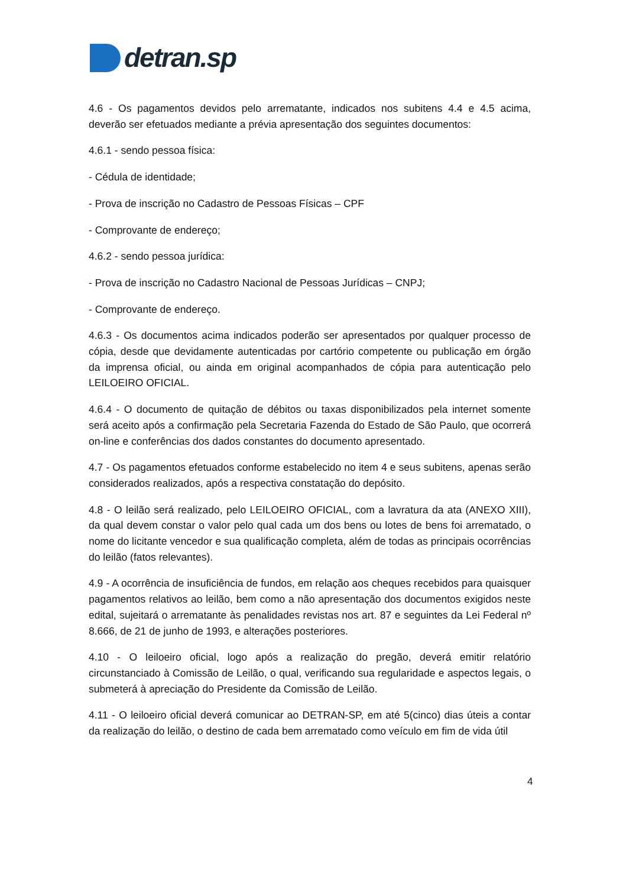detran.sp
4.6 - Os pagamentos devidos pelo arrematante, indicados nos subitens 4.4 e 4.5 acima, deverão ser efetuados mediante a prévia apresentação dos seguintes documentos:
4.6.1 - sendo pessoa física:
- Cédula de identidade;
- Prova de inscrição no Cadastro de Pessoas Físicas – CPF
- Comprovante de endereço;
4.6.2 - sendo pessoa jurídica:
- Prova de inscrição no Cadastro Nacional de Pessoas Jurídicas – CNPJ;
- Comprovante de endereço.
4.6.3 - Os documentos acima indicados poderão ser apresentados por qualquer processo de cópia, desde que devidamente autenticadas por cartório competente ou publicação em órgão da imprensa oficial, ou ainda em original acompanhados de cópia para autenticação pelo LEILOEIRO OFICIAL.
4.6.4 - O documento de quitação de débitos ou taxas disponibilizados pela internet somente será aceito após a confirmação pela Secretaria Fazenda do Estado de São Paulo, que ocorrerá on-line e conferências dos dados constantes do documento apresentado.
4.7 - Os pagamentos efetuados conforme estabelecido no item 4 e seus subitens, apenas serão considerados realizados, após a respectiva constatação do depósito.
4.8 - O leilão será realizado, pelo LEILOEIRO OFICIAL, com a lavratura da ata (ANEXO XIII), da qual devem constar o valor pelo qual cada um dos bens ou lotes de bens foi arrematado, o nome do licitante vencedor e sua qualificação completa, além de todas as principais ocorrências do leilão (fatos relevantes).
4.9 - A ocorrência de insuficiência de fundos, em relação aos cheques recebidos para quaisquer pagamentos relativos ao leilão, bem como a não apresentação dos documentos exigidos neste edital, sujeitará o arrematante às penalidades revistas nos art. 87 e seguintes da Lei Federal nº 8.666, de 21 de junho de 1993, e alterações posteriores.
4.10 - O leiloeiro oficial, logo após a realização do pregão, deverá emitir relatório circunstanciado à Comissão de Leilão, o qual, verificando sua regularidade e aspectos legais, o submeterá à apreciação do Presidente da Comissão de Leilão.
4.11 - O leiloeiro oficial deverá comunicar ao DETRAN-SP, em até 5(cinco) dias úteis a contar da realização do leilão, o destino de cada bem arrematado como veículo em fim de vida útil
4